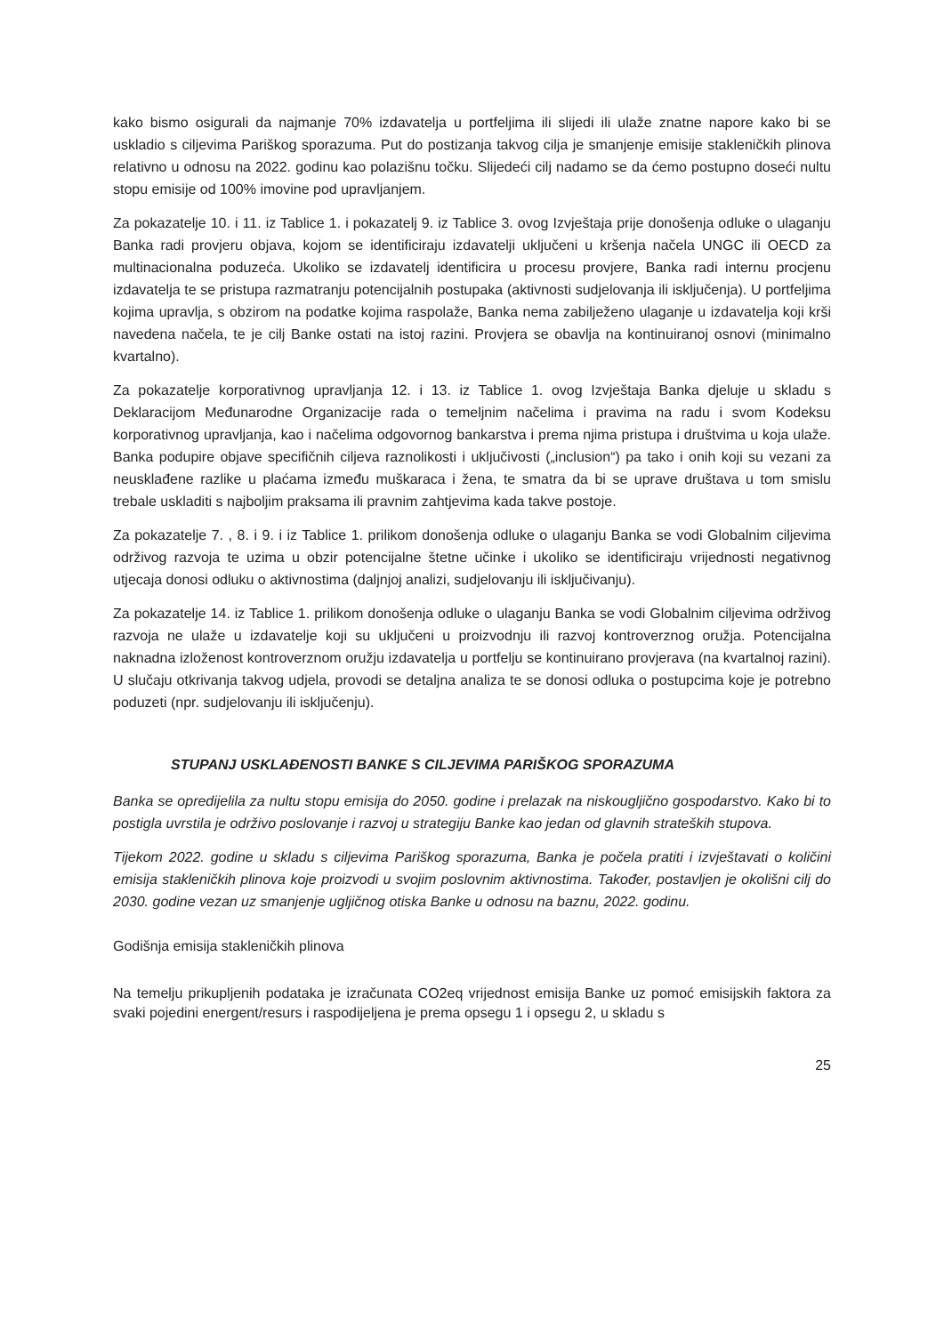kako bismo osigurali da najmanje 70% izdavatelja u portfeljima ili slijedi ili ulaže znatne napore kako bi se uskladio s ciljevima Pariškog sporazuma. Put do postizanja takvog cilja je smanjenje emisije stakleničkih plinova relativno u odnosu na 2022. godinu kao polazišnu točku. Slijedeći cilj nadamo se da ćemo postupno doseći nultu stopu emisije od 100% imovine pod upravljanjem.
Za pokazatelje 10. i 11. iz Tablice 1. i pokazatelj 9. iz Tablice 3. ovog Izvještaja prije donošenja odluke o ulaganju Banka radi provjeru objava, kojom se identificiraju izdavatelji uključeni u kršenja načela UNGC ili OECD za multinacionalna poduzeća. Ukoliko se izdavatelj identificira u procesu provjere, Banka radi internu procjenu izdavatelja te se pristupa razmatranju potencijalnih postupaka (aktivnosti sudjelovanja ili isključenja). U portfeljima kojima upravlja, s obzirom na podatke kojima raspolaže, Banka nema zabilježeno ulaganje u izdavatelja koji krši navedena načela, te je cilj Banke ostati na istoj razini. Provjera se obavlja na kontinuiranoj osnovi (minimalno kvartalno).
Za pokazatelje korporativnog upravljanja 12. i 13. iz Tablice 1. ovog Izvještaja Banka djeluje u skladu s Deklaracijom Međunarodne Organizacije rada o temeljnim načelima i pravima na radu i svom Kodeksu korporativnog upravljanja, kao i načelima odgovornog bankarstva i prema njima pristupa i društvima u koja ulaže. Banka podupire objave specifičnih ciljeva raznolikosti i uključivosti („inclusion“) pa tako i onih koji su vezani za neusklađene razlike u plaćama između muškaraca i žena, te smatra da bi se uprave društava u tom smislu trebale uskladiti s najboljim praksama ili pravnim zahtjevima kada takve postoje.
Za pokazatelje 7. , 8. i 9. i iz Tablice 1. prilikom donošenja odluke o ulaganju Banka se vodi Globalnim ciljevima održivog razvoja te uzima u obzir potencijalne štetne učinke i ukoliko se identificiraju vrijednosti negativnog utjecaja donosi odluku o aktivnostima (daljnjoj analizi, sudjelovanju ili isključivanju).
Za pokazatelje 14. iz Tablice 1. prilikom donošenja odluke o ulaganju Banka se vodi Globalnim ciljevima održivog razvoja ne ulaže u izdavatelje koji su uključeni u proizvodnju ili razvoj kontroverznog oružja. Potencijalna naknadna izloženost kontroverznom oružju izdavatelja u portfelju se kontinuirano provjerava (na kvartalnoj razini). U slučaju otkrivanja takvog udjela, provodi se detaljna analiza te se donosi odluka o postupcima koje je potrebno poduzeti (npr. sudjelovanju ili isključenju).
STUPANJ USKLAĐENOSTI BANKE S CILJEVIMA PARIŠKOG SPORAZUMA
Banka se opredijelila za nultu stopu emisija do 2050. godine i prelazak na niskougljično gospodarstvo. Kako bi to postigla uvrstila je održivo poslovanje i razvoj u strategiju Banke kao jedan od glavnih strateških stupova.
Tijekom 2022. godine u skladu s ciljevima Pariškog sporazuma, Banka je počela pratiti i izvještavati o količini emisija stakleničkih plinova koje proizvodi u svojim poslovnim aktivnostima. Također, postavljen je okolišni cilj do 2030. godine vezan uz smanjenje ugljičnog otiska Banke u odnosu na baznu, 2022. godinu.
Godišnja emisija stakleničkih plinova
Na temelju prikupljenih podataka je izračunata CO2eq vrijednost emisija Banke uz pomoć emisijskih faktora za svaki pojedini energent/resurs i raspodijeljena je prema opsegu 1 i opsegu 2, u skladu s
25